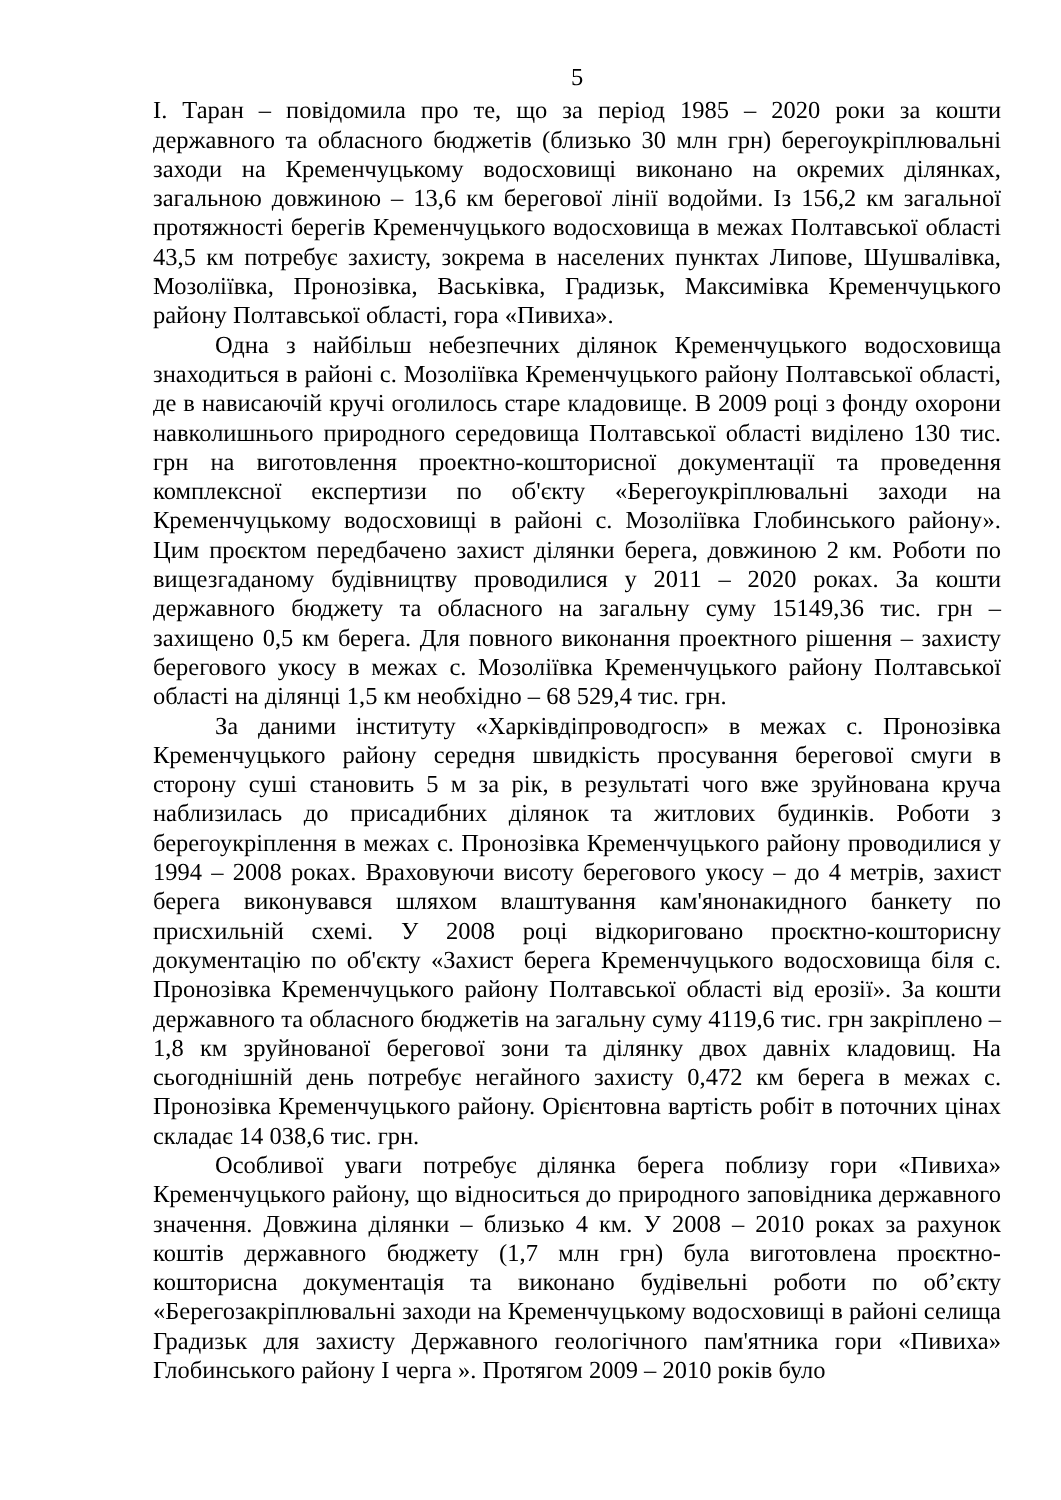5
І. Таран – повідомила про те, що за період 1985 – 2020 роки за кошти державного та обласного бюджетів (близько 30 млн грн) берегоукріплювальні заходи на Кременчуцькому водосховищі виконано на окремих ділянках, загальною довжиною – 13,6 км берегової лінії водойми. Із 156,2 км загальної протяжності берегів Кременчуцького водосховища в межах Полтавської області 43,5 км потребує захисту, зокрема в населених пунктах Липове, Шушвалівка, Мозоліївка, Пронозівка, Васьківка, Градизьк, Максимівка Кременчуцького району Полтавської області, гора «Пивиха».
Одна з найбільш небезпечних ділянок Кременчуцького водосховища знаходиться в районі с. Мозоліївка Кременчуцького району Полтавської області, де в нависаючій кручі оголилось старе кладовище. В 2009 році з фонду охорони навколишнього природного середовища Полтавської області виділено 130 тис. грн на виготовлення проектно-кошторисної документації та проведення комплексної експертизи по об'єкту «Берегоукріплювальні заходи на Кременчуцькому водосховищі в районі с. Мозоліївка Глобинського району». Цим проєктом передбачено захист ділянки берега, довжиною 2 км. Роботи по вищезгаданому будівництву проводилися у 2011 – 2020 роках. За кошти державного бюджету та обласного на загальну суму 15149,36 тис. грн – захищено 0,5 км берега. Для повного виконання проектного рішення – захисту берегового укосу в межах с. Мозоліївка Кременчуцького району Полтавської області на ділянці 1,5 км необхідно – 68 529,4 тис. грн.
За даними інституту «Харківдіпроводгосп» в межах с. Пронозівка Кременчуцького району середня швидкість просування берегової смуги в сторону суші становить 5 м за рік, в результаті чого вже зруйнована круча наблизилась до присадибних ділянок та житлових будинків. Роботи з берегоукріплення в межах с. Пронозівка Кременчуцького району проводилися у 1994 – 2008 роках. Враховуючи висоту берегового укосу – до 4 метрів, захист берега виконувався шляхом влаштування кам'янонакидного банкету по присхильній схемі. У 2008 році відкориговано проєктно-кошторисну документацію по об'єкту «Захист берега Кременчуцького водосховища біля с. Пронозівка Кременчуцького району Полтавської області від ерозії». За кошти державного та обласного бюджетів на загальну суму 4119,6 тис. грн закріплено – 1,8 км зруйнованої берегової зони та ділянку двох давніх кладовищ. На сьогоднішній день потребує негайного захисту 0,472 км берега в межах с. Пронозівка Кременчуцького району. Орієнтовна вартість робіт в поточних цінах складає 14 038,6 тис. грн.
Особливої уваги потребує ділянка берега поблизу гори «Пивиха» Кременчуцького району, що відноситься до природного заповідника державного значення. Довжина ділянки – близько 4 км. У 2008 – 2010 роках за рахунок коштів державного бюджету (1,7 млн грн) була виготовлена проєктно-кошторисна документація та виконано будівельні роботи по об’єкту «Берегозакріплювальні заходи на Кременчуцькому водосховищі в районі селища Градизьк для захисту Державного геологічного пам'ятника гори «Пивиха» Глобинського району І черга ». Протягом 2009 – 2010 років було